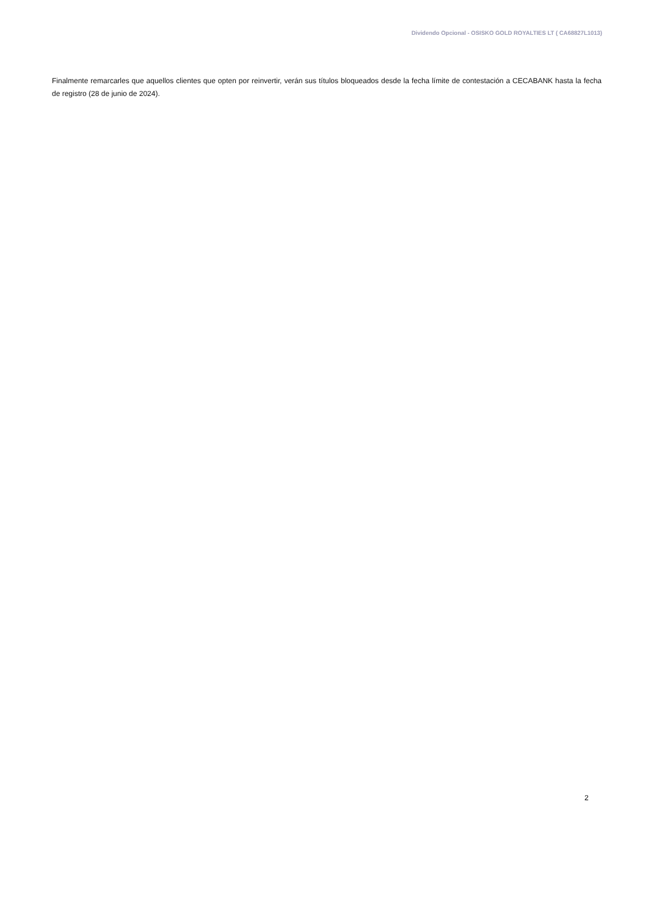Dividendo Opcional - OSISKO GOLD ROYALTIES LT ( CA68827L1013)
Finalmente remarcarles que aquellos clientes que opten por reinvertir, verán sus títulos bloqueados desde la fecha límite de contestación a CECABANK hasta la fecha de registro (28 de junio de 2024).
2